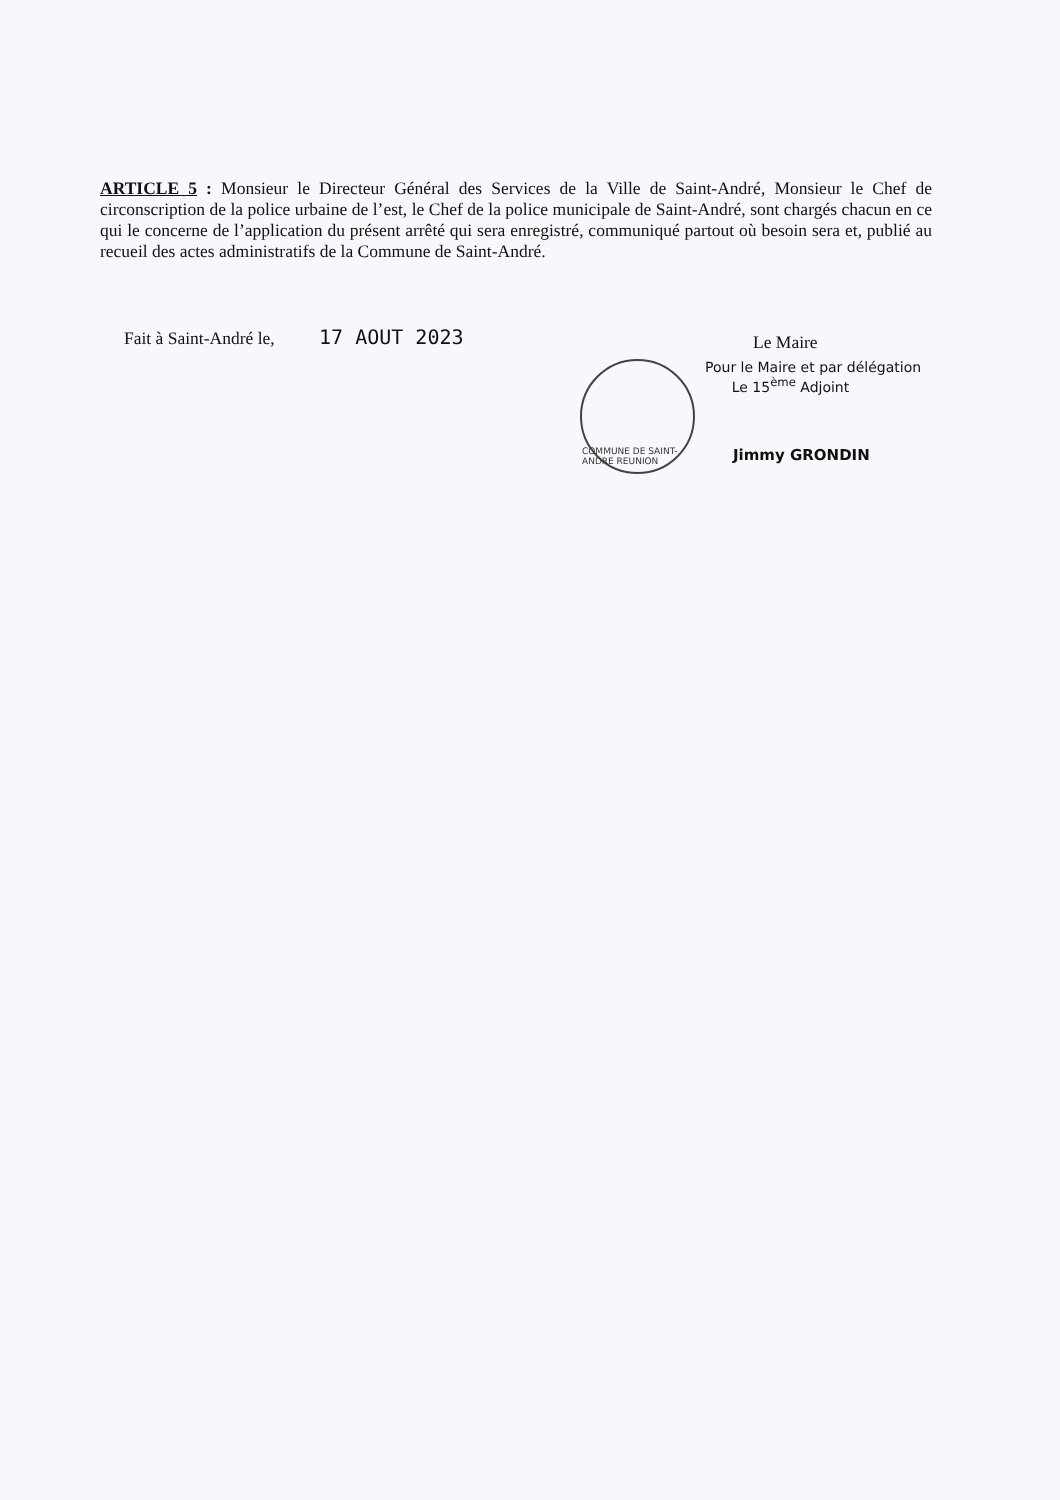ARTICLE 5 : Monsieur le Directeur Général des Services de la Ville de Saint-André, Monsieur le Chef de circonscription de la police urbaine de l’est, le Chef de la police municipale de Saint-André, sont chargés chacun en ce qui le concerne de l’application du présent arrêté qui sera enregistré, communiqué partout où besoin sera et, publié au recueil des actes administratifs de la Commune de Saint-André.
Fait à Saint-André le, 17 AOUT 2023
Le Maire
COMMUNE DE SAINT-ANDRE REUNION
Pour le Maire et par délégation
Le 15<sup>ème</sup> Adjoint
Jimmy GRONDIN